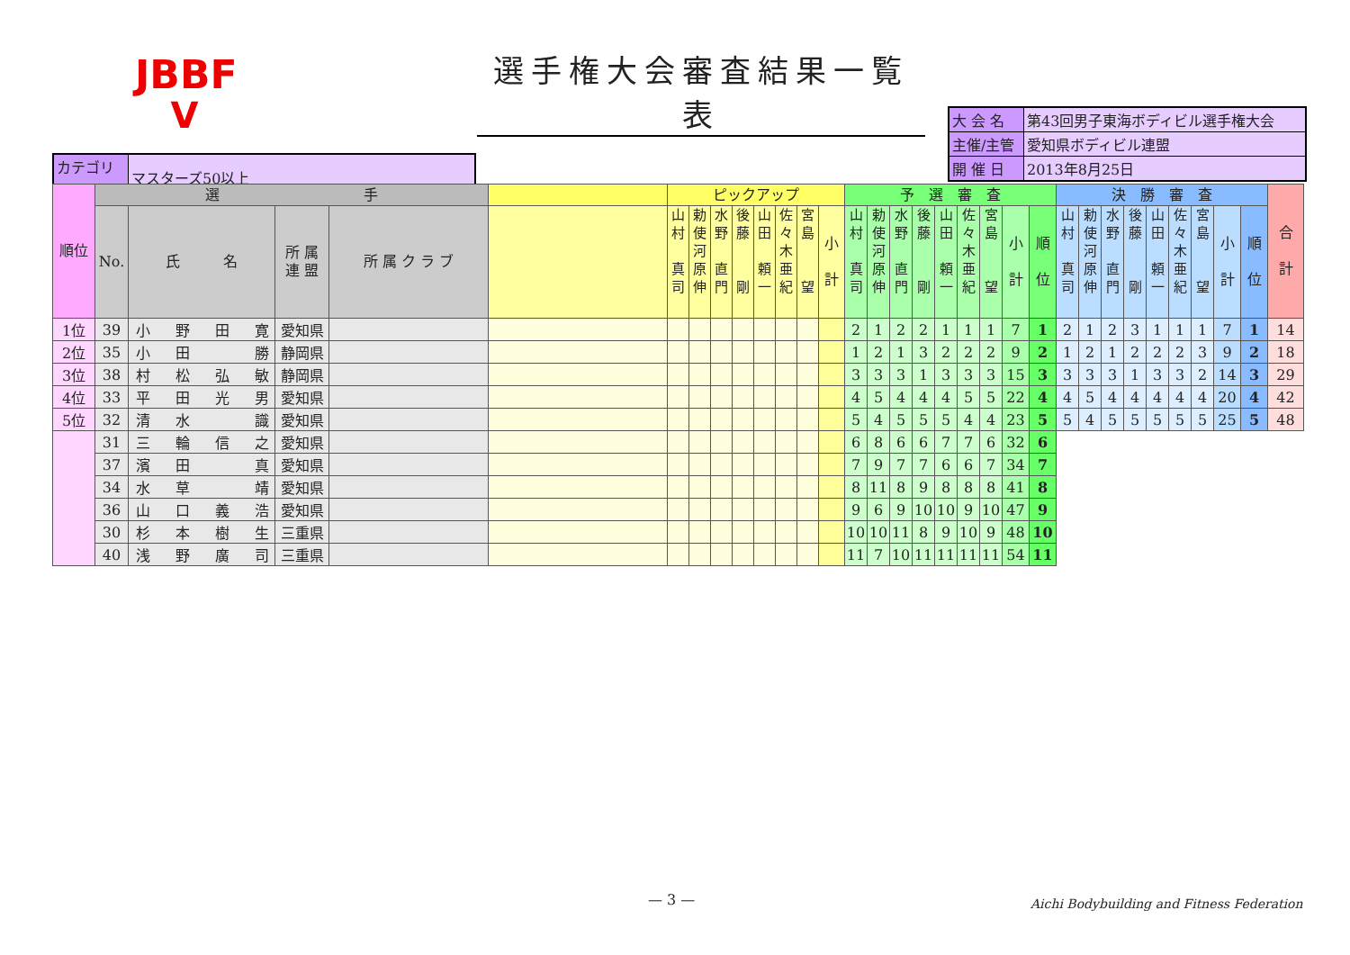JBBF
V
選手権大会審査結果一覧表
| 大 会 名 | 第43回男子東海ボディビル選手権大会 |
| 主催/主管 | 愛知県ボディビル連盟 |
| 開 催 日 | 2013年8月25日 |
| カテゴリー | マスターズ50以上 |
| 順位 | 選 手 | | | | | ピックアップ | | | | | | | | 予 選 審 査 | | | | | | | | | 決 勝 審 査 | | | | | | | | | 合 計 |
| --- | --- | --- | --- | --- | --- | --- | --- | --- | --- | --- | --- | --- | --- | --- | --- | --- | --- | --- | --- | --- | --- | --- | --- | --- | --- | --- | --- | --- | --- | --- | --- | --- |
| | No. | 氏 名 | 所 属 連 盟 | 所 属 ク ラ ブ | | 山 村 真 司 | 勅 使 河 原 伸 | 水 野 直 門 | 後 藤 剛 | 山 田 頼 一 | 佐 々 木 亜 紀 | 宮 島 望 | 小 計 | 山 村 真 司 | 勅 使 河 原 伸 | 水 野 直 門 | 後 藤 剛 | 山 田 頼 一 | 佐 々 木 亜 紀 | 宮 島 望 | 小 計 | 順 位 | 山 村 真 司 | 勅 使 河 原 伸 | 水 野 直 門 | 後 藤 剛 | 山 田 頼 一 | 佐 々 木 亜 紀 | 宮 島 望 | 小 計 | 順 位 | |
| 1位 | 39 | 小 野 田 寛 | 愛知県 | | | | | | | | | | | 2 | 1 | 2 | 2 | 1 | 1 | 1 | 7 | 1 | 2 | 1 | 2 | 3 | 1 | 1 | 1 | 7 | 1 | 14 |
| 2位 | 35 | 小 田 勝 | 静岡県 | | | | | | | | | | | 1 | 2 | 1 | 3 | 2 | 2 | 2 | 9 | 2 | 1 | 2 | 1 | 2 | 2 | 2 | 3 | 9 | 2 | 18 |
| 3位 | 38 | 村 松 弘 敏 | 静岡県 | | | | | | | | | | | 3 | 3 | 3 | 1 | 3 | 3 | 3 | 15 | 3 | 3 | 3 | 3 | 1 | 3 | 3 | 2 | 14 | 3 | 29 |
| 4位 | 33 | 平 田 光 男 | 愛知県 | | | | | | | | | | | 4 | 5 | 4 | 4 | 4 | 5 | 5 | 22 | 4 | 4 | 5 | 4 | 4 | 4 | 4 | 4 | 20 | 4 | 42 |
| 5位 | 32 | 清 水 識 | 愛知県 | | | | | | | | | | | 5 | 4 | 5 | 5 | 5 | 4 | 4 | 23 | 5 | 5 | 4 | 5 | 5 | 5 | 5 | 5 | 25 | 5 | 48 |
| | 31 | 三 輪 信 之 | 愛知県 | | | | | | | | | | | 6 | 8 | 6 | 6 | 7 | 7 | 6 | 32 | 6 | | | | | | | | | | |
| | 37 | 濱 田 真 | 愛知県 | | | | | | | | | | | 7 | 9 | 7 | 7 | 6 | 6 | 7 | 34 | 7 | | | | | | | | | | |
| | 34 | 水 草 靖 | 愛知県 | | | | | | | | | | | 8 | 11 | 8 | 9 | 8 | 8 | 8 | 41 | 8 | | | | | | | | | | |
| | 36 | 山 口 義 浩 | 愛知県 | | | | | | | | | | | 9 | 6 | 9 | 10 | 10 | 9 | 10 | 47 | 9 | | | | | | | | | | |
| | 30 | 杉 本 樹 生 | 三重県 | | | | | | | | | | | 10 | 10 | 11 | 8 | 9 | 10 | 9 | 48 | 10 | | | | | | | | | | |
| | 40 | 浅 野 廣 司 | 三重県 | | | | | | | | | | | 11 | 7 | 10 | 11 | 11 | 11 | 11 | 54 | 11 | | | | | | | | | | |
— 3 —
Aichi Bodybuilding and Fitness Federation